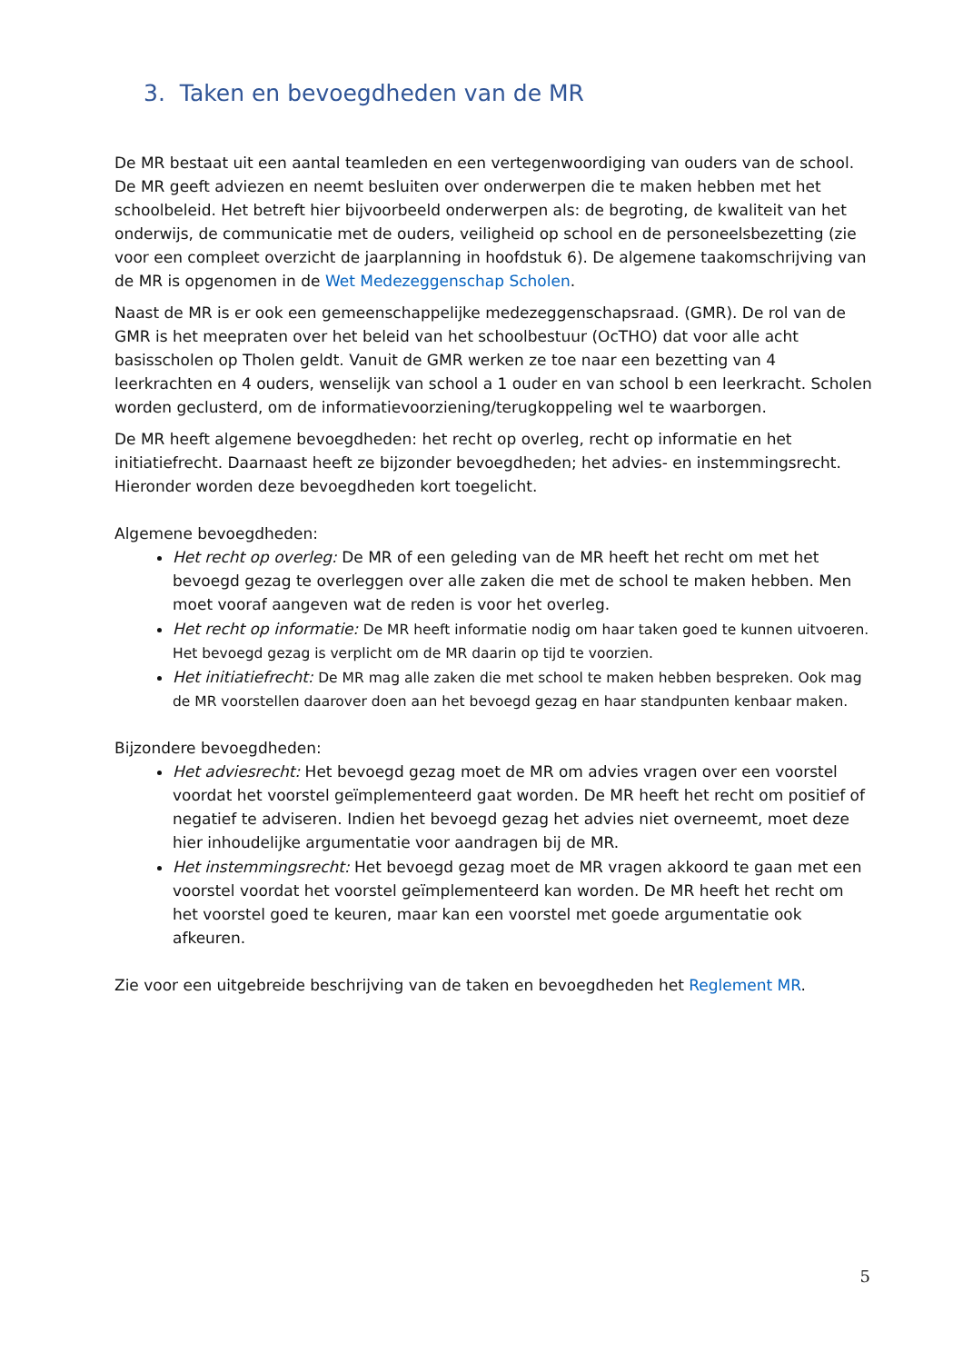3. Taken en bevoegdheden van de MR
De MR bestaat uit een aantal teamleden en een vertegenwoordiging van ouders van de school. De MR geeft adviezen en neemt besluiten over onderwerpen die te maken hebben met het schoolbeleid. Het betreft hier bijvoorbeeld onderwerpen als: de begroting, de kwaliteit van het onderwijs, de communicatie met de ouders, veiligheid op school en de personeelsbezetting (zie voor een compleet overzicht de jaarplanning in hoofdstuk 6). De algemene taakomschrijving van de MR is opgenomen in de Wet Medezeggenschap Scholen.
Naast de MR is er ook een gemeenschappelijke medezeggenschapsraad. (GMR). De rol van de GMR is het meepraten over het beleid van het schoolbestuur (OcTHO) dat voor alle acht basisscholen op Tholen geldt. Vanuit de GMR werken ze toe naar een bezetting van 4 leerkrachten en 4 ouders, wenselijk van school a 1 ouder en van school b een leerkracht. Scholen worden geclusterd, om de informatievoorziening/terugkoppeling wel te waarborgen.
De MR heeft algemene bevoegdheden: het recht op overleg, recht op informatie en het initiatiefrecht. Daarnaast heeft ze bijzonder bevoegdheden; het advies- en instemmingsrecht. Hieronder worden deze bevoegdheden kort toegelicht.
Algemene bevoegdheden:
Het recht op overleg: De MR of een geleding van de MR heeft het recht om met het bevoegd gezag te overleggen over alle zaken die met de school te maken hebben. Men moet vooraf aangeven wat de reden is voor het overleg.
Het recht op informatie: De MR heeft informatie nodig om haar taken goed te kunnen uitvoeren. Het bevoegd gezag is verplicht om de MR daarin op tijd te voorzien.
Het initiatiefrecht: De MR mag alle zaken die met school te maken hebben bespreken. Ook mag de MR voorstellen daarover doen aan het bevoegd gezag en haar standpunten kenbaar maken.
Bijzondere bevoegdheden:
Het adviesrecht: Het bevoegd gezag moet de MR om advies vragen over een voorstel voordat het voorstel geïmplementeerd gaat worden. De MR heeft het recht om positief of negatief te adviseren. Indien het bevoegd gezag het advies niet overneemt, moet deze hier inhoudelijke argumentatie voor aandragen bij de MR.
Het instemmingsrecht: Het bevoegd gezag moet de MR vragen akkoord te gaan met een voorstel voordat het voorstel geïmplementeerd kan worden. De MR heeft het recht om het voorstel goed te keuren, maar kan een voorstel met goede argumentatie ook afkeuren.
Zie voor een uitgebreide beschrijving van de taken en bevoegdheden het Reglement MR.
5